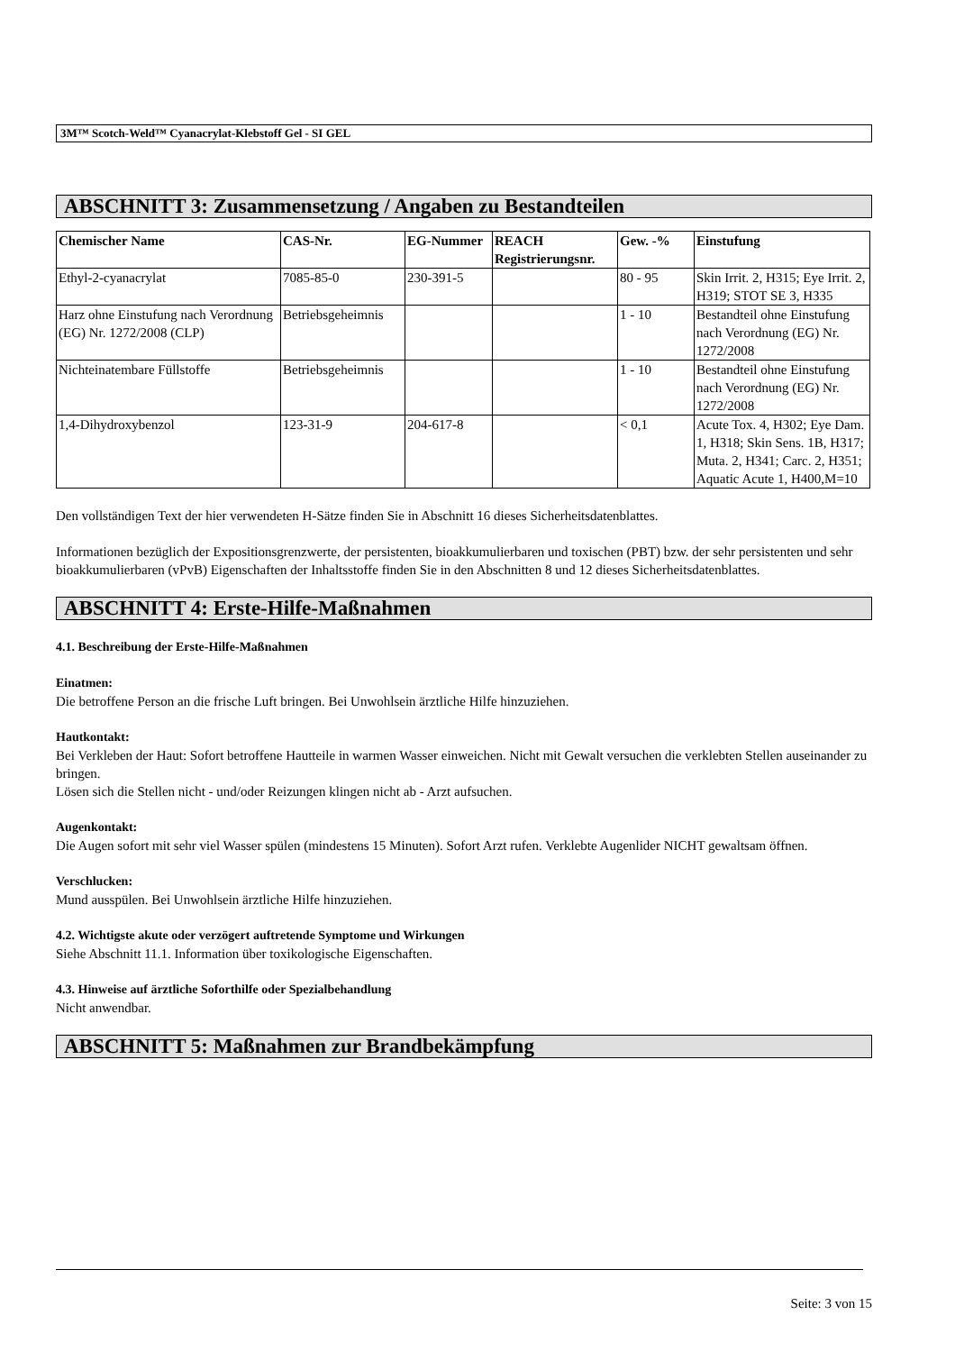3M™ Scotch-Weld™ Cyanacrylat-Klebstoff Gel - SI GEL
ABSCHNITT 3: Zusammensetzung / Angaben zu Bestandteilen
| Chemischer Name | CAS-Nr. | EG-Nummer | REACH Registrierungsnr. | Gew. -% | Einstufung |
| --- | --- | --- | --- | --- | --- |
| Ethyl-2-cyanacrylat | 7085-85-0 | 230-391-5 | | 80 - 95 | Skin Irrit. 2, H315; Eye Irrit. 2, H319; STOT SE 3, H335 |
| Harz ohne Einstufung nach Verordnung (EG) Nr. 1272/2008 (CLP) | Betriebsgeheimnis | | | 1 - 10 | Bestandteil ohne Einstufung nach Verordnung (EG) Nr. 1272/2008 |
| Nichteinatembare Füllstoffe | Betriebsgeheimnis | | | 1 - 10 | Bestandteil ohne Einstufung nach Verordnung (EG) Nr. 1272/2008 |
| 1,4-Dihydroxybenzol | 123-31-9 | 204-617-8 | | < 0,1 | Acute Tox. 4, H302; Eye Dam. 1, H318; Skin Sens. 1B, H317; Muta. 2, H341; Carc. 2, H351; Aquatic Acute 1, H400,M=10 |
Den vollständigen Text der hier verwendeten H-Sätze finden Sie in Abschnitt 16 dieses Sicherheitsdatenblattes.
Informationen bezüglich der Expositionsgrenzwerte, der persistenten, bioakkumulierbaren und toxischen (PBT) bzw. der sehr persistenten und sehr bioakkumulierbaren (vPvB) Eigenschaften der Inhaltsstoffe finden Sie in den Abschnitten 8 und 12 dieses Sicherheitsdatenblattes.
ABSCHNITT 4: Erste-Hilfe-Maßnahmen
4.1. Beschreibung der Erste-Hilfe-Maßnahmen
Einatmen:
Die betroffene Person an die frische Luft bringen. Bei Unwohlsein ärztliche Hilfe hinzuziehen.
Hautkontakt:
Bei Verkleben der Haut: Sofort betroffene Hautteile in warmen Wasser einweichen. Nicht mit Gewalt versuchen die verklebten Stellen auseinander zu bringen.
Lösen sich die Stellen nicht - und/oder Reizungen klingen nicht ab - Arzt aufsuchen.
Augenkontakt:
Die Augen sofort mit sehr viel Wasser spülen (mindestens 15 Minuten). Sofort Arzt rufen. Verklebte Augenlider NICHT gewaltsam öffnen.
Verschlucken:
Mund ausspülen. Bei Unwohlsein ärztliche Hilfe hinzuziehen.
4.2. Wichtigste akute oder verzögert auftretende Symptome und Wirkungen
Siehe Abschnitt 11.1. Information über toxikologische Eigenschaften.
4.3. Hinweise auf ärztliche Soforthilfe oder Spezialbehandlung
Nicht anwendbar.
ABSCHNITT 5: Maßnahmen zur Brandbekämpfung
Seite: 3 von 15